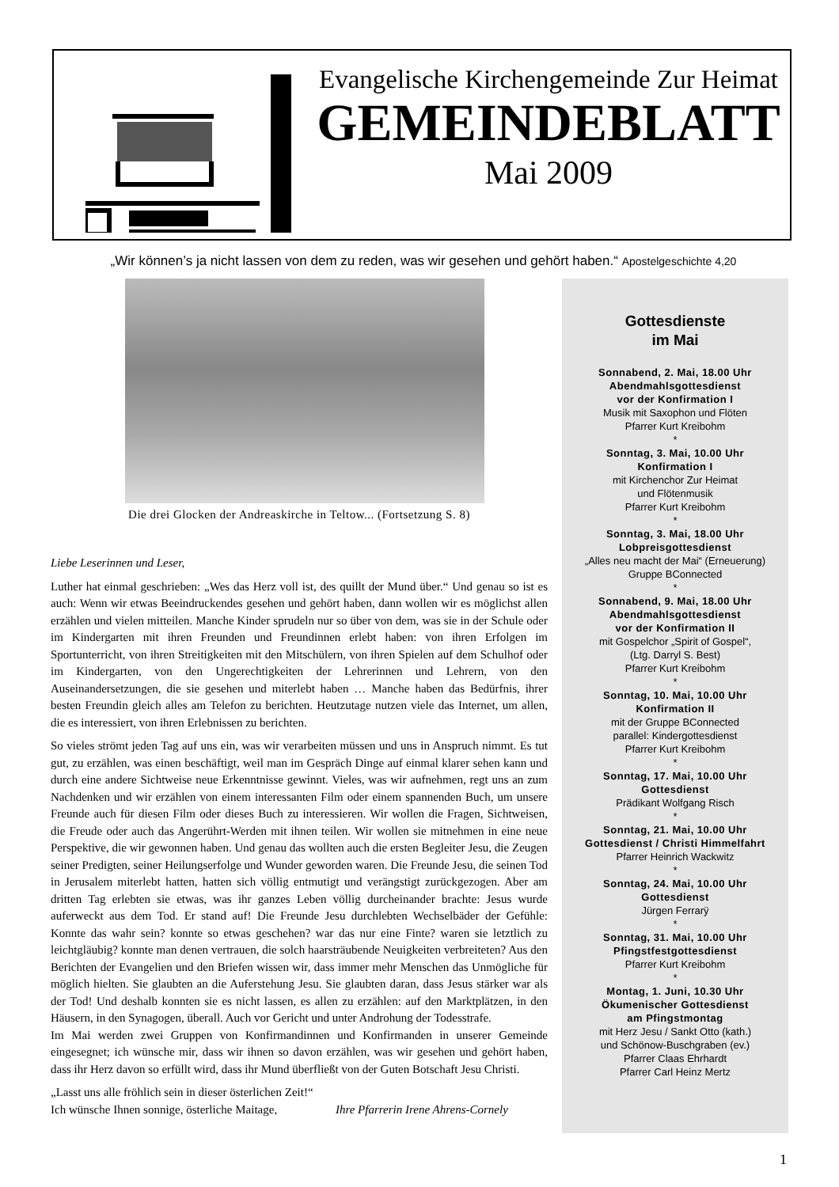Evangelische Kirchengemeinde Zur Heimat
GEMEINDEBLATT
Mai 2009
„Wir können’s ja nicht lassen von dem zu reden, was wir gesehen und gehört haben.“ Apostelgeschichte 4,20
Die drei Glocken der Andreaskirche in Teltow... (Fortsetzung S. 8)
Liebe Leserinnen und Leser,
Luther hat einmal geschrieben: „Wes das Herz voll ist, des quillt der Mund über.“ Und genau so ist es auch: Wenn wir etwas Beeindruckendes gesehen und gehört haben, dann wollen wir es möglichst allen erzählen und vielen mitteilen. Manche Kinder sprudeln nur so über von dem, was sie in der Schule oder im Kindergarten mit ihren Freunden und Freundinnen erlebt haben: von ihren Erfolgen im Sportunterricht, von ihren Streitigkeiten mit den Mitschülern, von ihren Spielen auf dem Schulhof oder im Kindergarten, von den Ungerechtigkeiten der Lehrerinnen und Lehrern, von den Auseinandersetzungen, die sie gesehen und miterlebt haben … Manche haben das Bedürfnis, ihrer besten Freundin gleich alles am Telefon zu berichten. Heutzutage nutzen viele das Internet, um allen, die es interessiert, von ihren Erlebnissen zu berichten.
So vieles strömt jeden Tag auf uns ein, was wir verarbeiten müssen und uns in Anspruch nimmt. Es tut gut, zu erzählen, was einen beschäftigt, weil man im Gespräch Dinge auf einmal klarer sehen kann und durch eine andere Sichtweise neue Erkenntnisse gewinnt. Vieles, was wir aufnehmen, regt uns an zum Nachdenken und wir erzählen von einem interessanten Film oder einem spannenden Buch, um unsere Freunde auch für diesen Film oder dieses Buch zu interessieren. Wir wollen die Fragen, Sichtweisen, die Freude oder auch das Angerührt-Werden mit ihnen teilen. Wir wollen sie mitnehmen in eine neue Perspektive, die wir gewonnen haben. Und genau das wollten auch die ersten Begleiter Jesu, die Zeugen seiner Predigten, seiner Heilungserfolge und Wunder geworden waren. Die Freunde Jesu, die seinen Tod in Jerusalem miterlebt hatten, hatten sich völlig entmutigt und verängstigt zurückgezogen. Aber am dritten Tag erlebten sie etwas, was ihr ganzes Leben völlig durcheinander brachte: Jesus wurde auferweckt aus dem Tod. Er stand auf! Die Freunde Jesu durchlebten Wechselbäder der Gefühle: Konnte das wahr sein? konnte so etwas geschehen? war das nur eine Finte? waren sie letztlich zu leichtgläubig? konnte man denen vertrauen, die solch haarsträubende Neuigkeiten verbreiteten? Aus den Berichten der Evangelien und den Briefen wissen wir, dass immer mehr Menschen das Unmögliche für möglich hielten. Sie glaubten an die Auferstehung Jesu. Sie glaubten daran, dass Jesus stärker war als der Tod! Und deshalb konnten sie es nicht lassen, es allen zu erzählen: auf den Marktplätzen, in den Häusern, in den Synagogen, überall. Auch vor Gericht und unter Androhung der Todesstrafe.
Im Mai werden zwei Gruppen von Konfirmandinnen und Konfirmanden in unserer Gemeinde eingesegnet; ich wünsche mir, dass wir ihnen so davon erzählen, was wir gesehen und gehört haben, dass ihr Herz davon so erfüllt wird, dass ihr Mund überfließt von der Guten Botschaft Jesu Christi.
„Lasst uns alle fröhlich sein in dieser österlichen Zeit!“
Ich wünsche Ihnen sonnige, österliche Maitage, Ihre Pfarrerin Irene Ahrens-Cornely
Gottesdienste
im Mai
Sonnabend, 2. Mai, 18.00 Uhr
Abendmahlsgottesdienst
vor der Konfirmation I
Musik mit Saxophon und Flöten
Pfarrer Kurt Kreibohm
*
Sonntag, 3. Mai, 10.00 Uhr
Konfirmation I
mit Kirchenchor Zur Heimat
und Flötenmusik
Pfarrer Kurt Kreibohm
*
Sonntag, 3. Mai, 18.00 Uhr
Lobpreisgottesdienst
„Alles neu macht der Mai“ (Erneuerung)
Gruppe BConnected
*
Sonnabend, 9. Mai, 18.00 Uhr
Abendmahlsgottesdienst
vor der Konfirmation II
mit Gospelchor „Spirit of Gospel“,
(Ltg. Darryl S. Best)
Pfarrer Kurt Kreibohm
*
Sonntag, 10. Mai, 10.00 Uhr
Konfirmation II
mit der Gruppe BConnected
parallel: Kindergottesdienst
Pfarrer Kurt Kreibohm
*
Sonntag, 17. Mai, 10.00 Uhr
Gottesdienst
Prädikant Wolfgang Risch
*
Sonntag, 21. Mai, 10.00 Uhr
Gottesdienst / Christi Himmelfahrt
Pfarrer Heinrich Wackwitz
*
Sonntag, 24. Mai, 10.00 Uhr
Gottesdienst
Jürgen Ferrarÿ
*
Sonntag, 31. Mai, 10.00 Uhr
Pfingstfestgottesdienst
Pfarrer Kurt Kreibohm
*
Montag, 1. Juni, 10.30 Uhr
Ökumenischer Gottesdienst
am Pfingstmontag
mit Herz Jesu / Sankt Otto (kath.)
und Schönow-Buschgraben (ev.)
Pfarrer Claas Ehrhardt
Pfarrer Carl Heinz Mertz
1